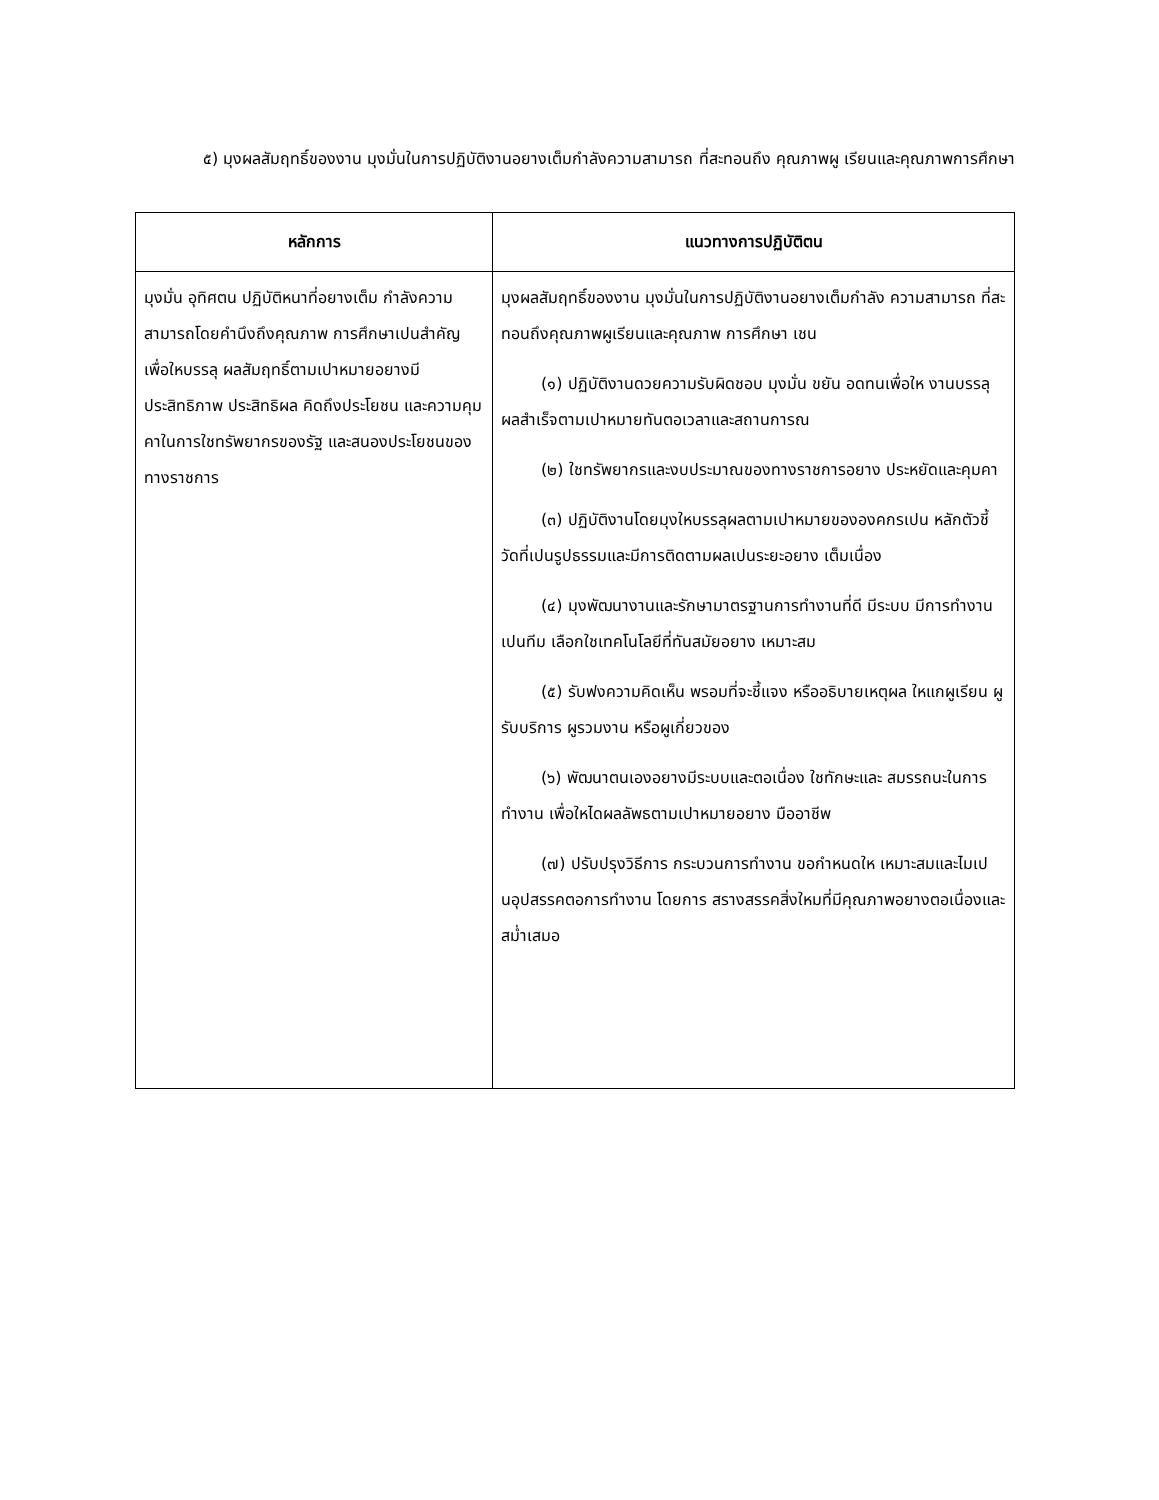๕) มุงผลสัมฤทธิ์ของงาน มุงมั่นในการปฏิบัติงานอยางเต็มกำลังความสามารถ ที่สะทอนถึง คุณภาพผู เรียนและคุณภาพการศึกษา
| หลักการ | แนวทางการปฏิบัติตน |
| --- | --- |
| มุงมั่น อุทิศตน ปฏิบัติหนาที่อยางเต็ม กำลังความสามารถโดยคำนึงถึงคุณภาพ การศึกษาเปนสำคัญ เพื่อใหบรรลุ ผลสัมฤทธิ์ตามเปาหมายอยางมี ประสิทธิภาพ ประสิทธิผล คิดถึงประโยชน และความคุมคาในการใชทรัพยากรของรัฐ และสนองประโยชนของทางราชการ | มุงผลสัมฤทธิ์ของงาน มุงมั่นในการปฏิบัติงานอยางเต็มกำลัง ความสามารถ ที่สะทอนถึงคุณภาพผูเรียนและคุณภาพ การศึกษา เชน (๑) ปฏิบัติงานดวยความรับผิดชอบ มุงมั่น ขยัน อดทนเพื่อให งานบรรลุผลสำเร็จตามเปาหมายทันตอเวลาและสถานการณ (๒) ใชทรัพยากรและงบประมาณของทางราชการอยาง ประหยัดและคุมคา (๓) ปฏิบัติงานโดยมุงใหบรรลุผลตามเปาหมายขององคกรเปน หลักตัวชี้วัดที่เปนรูปธรรมและมีการติดตามผลเปนระยะอยาง เต็มเนื่อง (๔) มุงพัฒนางานและรักษามาตรฐานการทำงานที่ดี มีระบบ มีการทำงานเปนทีม เลือกใชเทคโนโลยีที่ทันสมัยอยาง เหมาะสม (๕) รับฟงความคิดเห็น พรอมที่จะชี้แจง หรืออธิบายเหตุผล ใหแกผูเรียน ผูรับบริการ ผูรวมงาน หรือผูเกี่ยวของ (๖) พัฒนาตนเองอยางมีระบบและตอเนื่อง ใชทักษะและ สมรรถนะในการทำงาน เพื่อใหไดผลลัพธตามเปาหมายอยาง มืออาชีพ (๗) ปรับปรุงวิธีการ กระบวนการทำงาน ขอกำหนดให เหมาะสมและไมเปนอุปสรรคตอการทำงาน โดยการ สรางสรรคสิ่งใหมที่มีคุณภาพอยางตอเนื่องและสม่ำเสมอ |